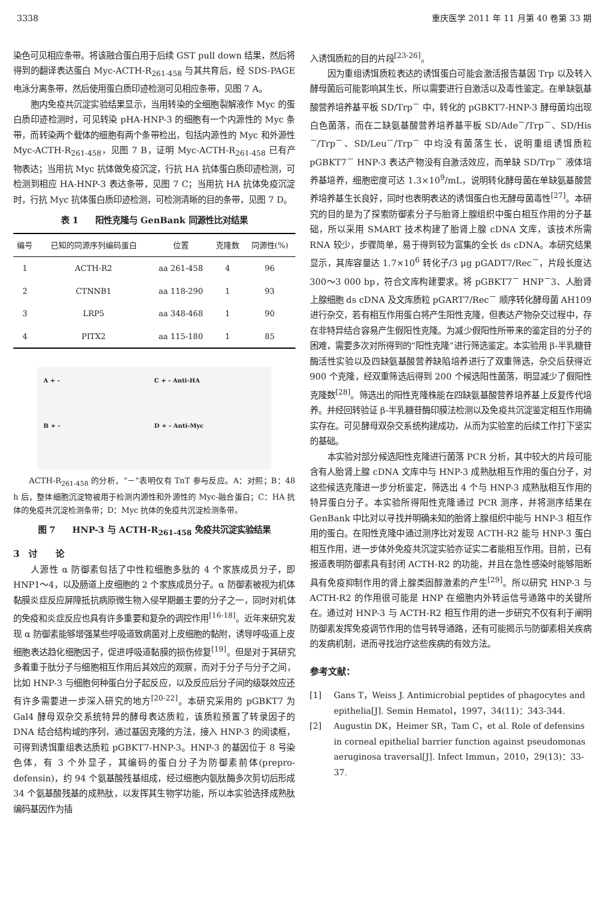3338 重庆医学 2011 年 11 月第 40 卷第 33 期
染色可见相应条带。将该融合蛋白用于后续 GST pull down 结果，然后将得到的翻译表达蛋白 Myc-ACTH-R<sub>261-458</sub> 与其共育后，经 SDS-PAGE 电泳分离条带，然后使用蛋白质印迹检测可见相应条带，见图 7 A。
胞内免疫共沉淀实验结果显示，当用转染的全细胞裂解液作 Myc 的蛋白质印迹检测时，可见转染 pHA-HNP-3 的细胞有一个内源性的 Myc 条带，而转染两个载体的细胞有两个条带检出，包括内源性的 Myc 和外源性 Myc-ACTH-R<sub>261-458</sub>，见图 7 B，证明 Myc-ACTH-R<sub>261-458</sub> 已有产物表达；当用抗 Myc 抗体做免疫沉淀，行抗 HA 抗体蛋白质印迹检测，可检测到相应 HA-HNP-3 表达条带，见图 7 C；当用抗 HA 抗体免疫沉淀时，行抗 Myc 抗体蛋白质印迹检测，可检测清晰的目的条带，见图 7 D。
表 1　　阳性克隆与 GenBank 同源性比对结果
| 编号 | 已知的同源序列编码蛋白 | 位置 | 克隆数 | 同源性(%) |
| --- | --- | --- | --- | --- |
| 1 | ACTH-R2 | aa 261-458 | 4 | 96 |
| 2 | CTNNB1 | aa 118-290 | 1 | 93 |
| 3 | LRP5 | aa 348-468 | 1 | 90 |
| 4 | PITX2 | aa 115-180 | 1 | 85 |
A + -
C + - Anti-HA
B + -
D + - Anti-Myc
ACTH-R<sub>261-458</sub> 的分析，“－”表明仅有 TnT 参与反应。A：对照；B：48 h 后，整体细胞沉淀物被用于检测内源性和外源性的 Myc-融合蛋白；C：HA 抗体的免疫共沉淀检测条带；D：Myc 抗体的免疫共沉淀检测条带。
图 7　　HNP-3 与 ACTH-R<sub>261-458</sub> 免疫共沉淀实验结果
3　讨　　论
人源性 α 防御素包括了中性粒细胞多肽的 4 个家族成员分子，即 HNP1～4，以及肠道上皮细胞的 2 个家族成员分子。α 防御素被视为机体黏膜炎症反应屏障抵抗病原微生物入侵早期最主要的分子之一，同时对机体的免疫和炎症反应也具有许多重要和复杂的调控作用<sup>[16-18]</sup>。近年来研究发现 α 防御素能够增强某些呼吸道致病菌对上皮细胞的黏附，诱导呼吸道上皮细胞表达趋化细胞因子，促进呼吸道黏膜的损伤修复<sup>[19]</sup>。但是对于其研究多着重于肽分子与细胞相互作用后其效应的观察，而对于分子与分子之间，比如 HNP-3 与细胞何种蛋白分子起反应，以及反应后分子间的级联效应还有许多需要进一步深入研究的地方<sup>[20-22]</sup>。本研究采用的 pGBKT7 为 Gal4 酵母双杂交系统特异的酵母表达质粒，该质粒预置了转录因子的 DNA 结合结构域的序列，通过基因克隆的方法，接入 HNP-3 的阅读框，可得到诱饵重组表达质粒 pGBKT7-HNP-3。HNP-3 的基因位于 8 号染色体，有 3 个外显子，其编码的蛋白分子为防御素前体(prepro-defensin)，约 94 个氨基酸残基组成，经过细胞内氨肽酶多次剪切后形成 34 个氨基酸残基的成熟肽，以发挥其生物学功能，所以本实验选择成熟肽编码基因作为插
入诱饵质粒的目的片段<sup>[23-26]</sup>。
因为重组诱饵质粒表达的诱饵蛋白可能会激活报告基因 Trp 以及转入酵母菌后可能影响其生长，所以需要进行自激活以及毒性鉴定。在单缺氨基酸营养培养基平板 SD/Trp<sup>－</sup> 中，转化的 pGBKT7-HNP-3 酵母菌均出现白色菌落，而在二缺氨基酸营养培养基平板 SD/Ade<sup>－</sup>/Trp<sup>－</sup>、SD/His<sup>－</sup>/Trp<sup>－</sup>、SD/Leu<sup>－</sup>/Trp<sup>－</sup> 中均没有菌落生长，说明重组诱饵质粒 pGBKT7<sup>－</sup> HNP-3 表达产物没有自激活效应，而单缺 SD/Trp<sup>－</sup> 液体培养基培养，细胞密度可达 1.3×10<sup>9</sup>/mL，说明转化酵母菌在单缺氨基酸营养培养基生长良好，同时也表明表达的诱饵蛋白也无酵母菌毒性<sup>[27]</sup>。本研究的目的是为了探索防御素分子与胎肾上腺组织中蛋白相互作用的分子基础，所以采用 SMART 技术构建了胎肾上腺 cDNA 文库，该技术所需 RNA 较少，步骤简单，易于得到较为富集的全长 ds cDNA。本研究结果显示，其库容量达 1.7×10<sup>6</sup> 转化子/3 μg pGADT7/Rec<sup>－</sup>，片段长度达 300～3 000 bp，符合文库构建要求。将 pGBKT7<sup>－</sup> HNP<sup>－</sup>3、人胎肾上腺细胞 ds cDNA 及文库质粒 pGART7/Rec<sup>－</sup> 顺序转化酵母菌 AH109 进行杂交，若有相互作用蛋白将产生阳性克隆，但表达产物杂交过程中，存在非特异结合容易产生假阳性克隆。为减少假阳性所带来的鉴定目的分子的困难，需要多次对所得到的“阳性克隆”进行筛选鉴定。本实验用 β-半乳糖苷酶活性实验以及四缺氨基酸营养缺陷培养进行了双重筛选，杂交后获得近 900 个克隆，经双重筛选后得到 200 个候选阳性菌落，明显减少了假阳性克隆数<sup>[28]</sup>。筛选出的阳性克隆株能在四缺氨基酸营养培养基上反复传代培养。并经回转验证 β-半乳糖苷酶印膜法检测以及免疫共沉淀鉴定相互作用确实存在。可见酵母双杂交系统构建成功，从而为实验室的后续工作打下坚实的基础。
本实验对部分候选阳性克隆进行菌落 PCR 分析，其中较大的片段可能含有人胎肾上腺 cDNA 文库中与 HNP-3 成熟肽相互作用的蛋白分子，对这些候选克隆进一步分析鉴定，筛选出 4 个与 HNP-3 成熟肽相互作用的特异蛋白分子。本实验所得阳性克隆通过 PCR 测序，并将测序结果在 GenBank 中比对以寻找并明确未知的胎肾上腺组织中能与 HNP-3 相互作用的蛋白。在阳性克隆中通过测序比对发现 ACTH-R2 能与 HNP-3 蛋白相互作用，进一步体外免疫共沉淀实验亦证实二者能相互作用。目前，已有报道表明防御素具有封闭 ACTH-R2 的功能，并且在急性感染时能够阻断具有免疫抑制作用的肾上腺类固醇激素的产生<sup>[29]</sup>。所以研究 HNP-3 与 ACTH-R2 的作用很可能是 HNP 在细胞内外转运信号通路中的关键所在。通过对 HNP-3 与 ACTH-R2 相互作用的进一步研究不仅有利于阐明防御素发挥免疫调节作用的信号转导通路，还有可能揭示与防御素相关疾病的发病机制，进而寻找治疗这些疾病的有效方法。
参考文献：
[1] Gans T，Weiss J. Antimicrobial peptides of phagocytes and epithelia[J]. Semin Hematol，1997，34(11)：343-344.
[2] Augustin DK，Heimer SR，Tam C，et al. Role of defensins in corneal epithelial barrier function against pseudomonas aeruginosa traversal[J]. Infect Immun，2010，29(13)：33-37.